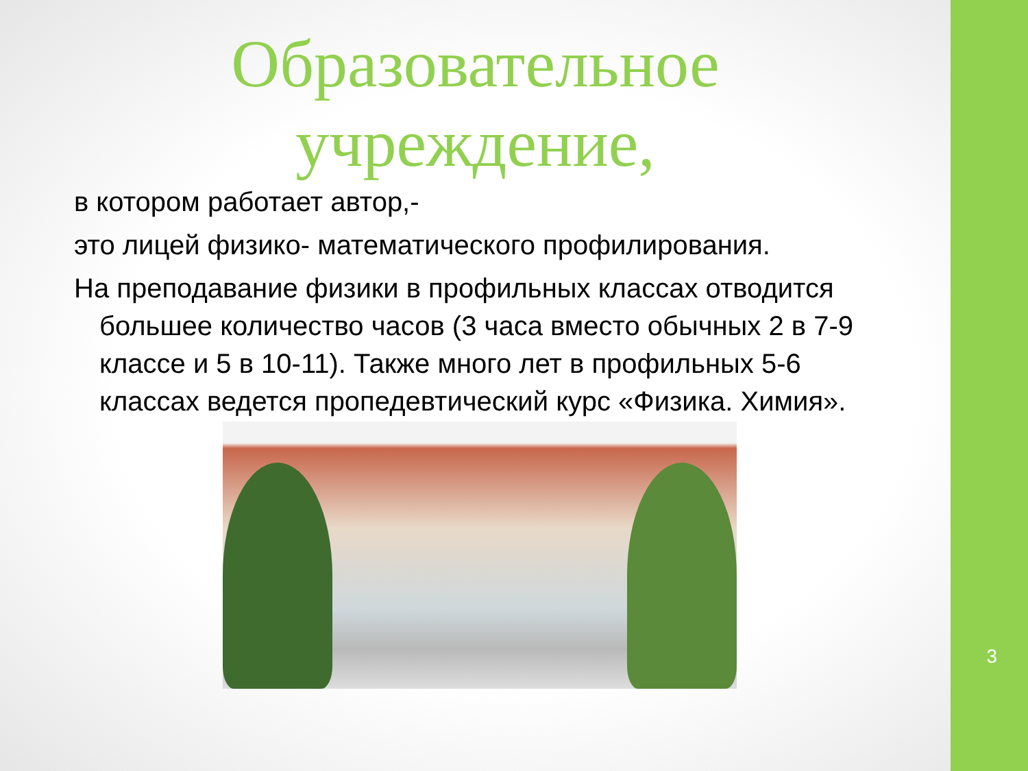Образовательное
учреждение,
в котором работает автор,-
это лицей физико- математического профилирования.
На преподавание физики в профильных классах отводится большее количество часов (3 часа вместо обычных 2 в 7-9 классе и 5 в 10-11). Также много лет в профильных 5-6 классах ведется пропедевтический курс «Физика. Химия».
3